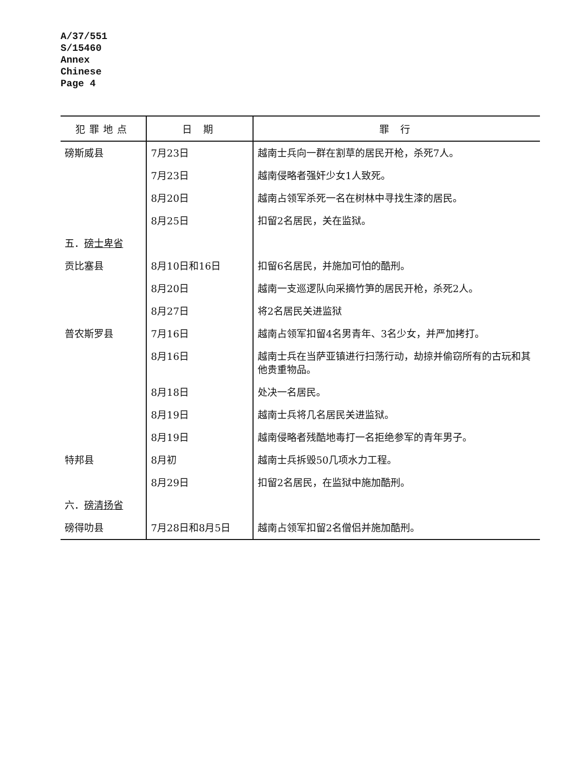A/37/551
S/15460
Annex
Chinese
Page 4
| 犯罪地点 | 日 期 | 罪 行 |
| --- | --- | --- |
| 磅斯威县 | 7月23日 | 越南士兵向一群在割草的居民开枪，杀死7人。 |
| | 7月23日 | 越南侵略者强奸少女1人致死。 |
| | 8月20日 | 越南占领军杀死一名在树林中寻找生漆的居民。 |
| | 8月25日 | 扣留2名居民，关在监狱。 |
| 五． 磅士卑省 | | |
| 贡比塞县 | 8月10日和16日 | 扣留6名居民，并施加可怕的酷刑。 |
| | 8月20日 | 越南一支巡逻队向采摘竹笋的居民开枪，杀死2人。 |
| | 8月27日 | 将2名居民关进监狱 |
| 普农斯罗县 | 7月16日 | 越南占领军扣留4名男青年、3名少女，并严加拷打。 |
| | 8月16日 | 越南士兵在当萨亚镇进行扫荡行动，劫掠并偷窃所有的古玩和其他贵重物品。 |
| | 8月18日 | 处决一名居民。 |
| | 8月19日 | 越南士兵将几名居民关进监狱。 |
| | 8月19日 | 越南侵略者残酷地毒打一名拒绝参军的青年男子。 |
| 特邦县 | 8月初 | 越南士兵拆毁50几项水力工程。 |
| | 8月29日 | 扣留2名居民，在监狱中施加酷刑。 |
| 六． 磅清扬省 | | |
| 磅得叻县 | 7月28日和8月5日 | 越南占领军扣留2名僧侣并施加酷刑。 |